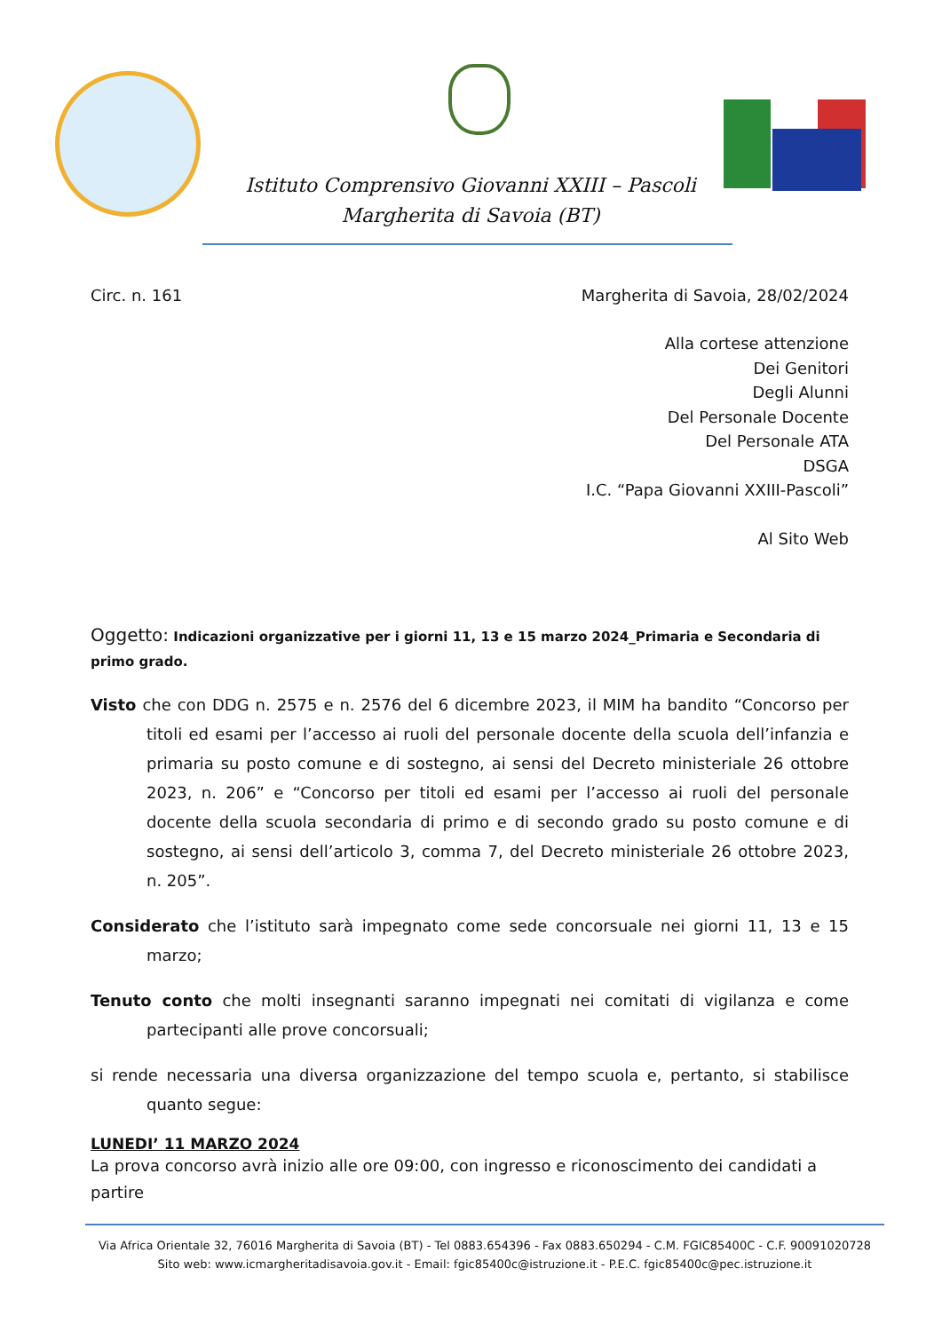Istituto Comprensivo Giovanni XXIII – Pascoli
Margherita di Savoia (BT)
Circ. n. 161 Margherita di Savoia, 28/02/2024
Alla cortese attenzione
Dei Genitori
Degli Alunni
Del Personale Docente
Del Personale ATA
DSGA
I.C. “Papa Giovanni XXIII-Pascoli”
Al Sito Web
Oggetto: Indicazioni organizzative per i giorni 11, 13 e 15 marzo 2024_Primaria e Secondaria di primo grado.
Visto che con DDG n. 2575 e n. 2576 del 6 dicembre 2023, il MIM ha bandito “Concorso per titoli ed esami per l’accesso ai ruoli del personale docente della scuola dell’infanzia e primaria su posto comune e di sostegno, ai sensi del Decreto ministeriale 26 ottobre 2023, n. 206” e “Concorso per titoli ed esami per l’accesso ai ruoli del personale docente della scuola secondaria di primo e di secondo grado su posto comune e di sostegno, ai sensi dell’articolo 3, comma 7, del Decreto ministeriale 26 ottobre 2023, n. 205”.
Considerato che l’istituto sarà impegnato come sede concorsuale nei giorni 11, 13 e 15 marzo;
Tenuto conto che molti insegnanti saranno impegnati nei comitati di vigilanza e come partecipanti alle prove concorsuali;
si rende necessaria una diversa organizzazione del tempo scuola e, pertanto, si stabilisce quanto segue:
LUNEDI’ 11 MARZO 2024
La prova concorso avrà inizio alle ore 09:00, con ingresso e riconoscimento dei candidati a partire
Via Africa Orientale 32, 76016 Margherita di Savoia (BT) - Tel 0883.654396 - Fax 0883.650294 - C.M. FGIC85400C - C.F. 90091020728
Sito web: www.icmargheritadisavoia.gov.it - Email: fgic85400c@istruzione.it - P.E.C. fgic85400c@pec.istruzione.it